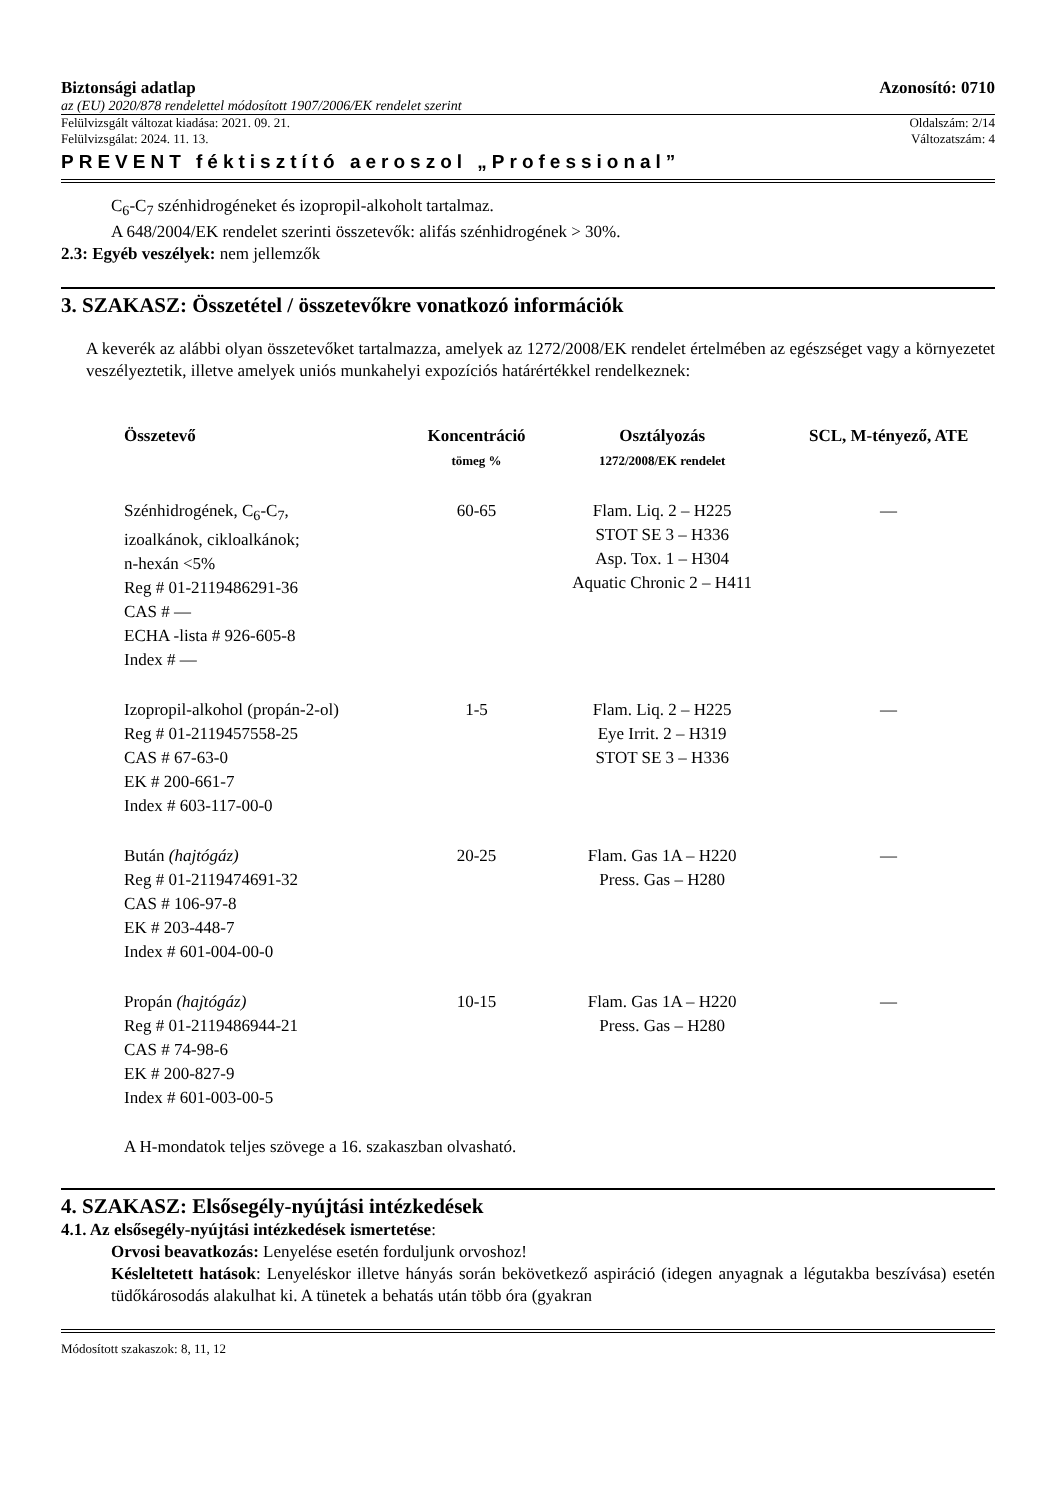Biztonsági adatlap Azonosító: 0710
az (EU) 2020/878 rendelettel módosított 1907/2006/EK rendelet szerint
Felülvizsgált változat kiadása: 2021. 09. 21. Oldalszám: 2/14
Felülvizsgálat: 2024. 11. 13. Változatszám: 4
PREVENT féktisztító aeroszol „Professional”
C<sub>6</sub>-C<sub>7</sub> szénhidrogéneket és izopropil-alkoholt tartalmaz.
A 648/2004/EK rendelet szerinti összetevők: alifás szénhidrogének > 30%.
2.3: Egyéb veszélyek: nem jellemzők
3. SZAKASZ: Összetétel / összetevőkre vonatkozó információk
A keverék az alábbi olyan összetevőket tartalmazza, amelyek az 1272/2008/EK rendelet értelmében az egészséget vagy a környezetet veszélyeztetik, illetve amelyek uniós munkahelyi expozíciós határértékkel rendelkeznek:
| Összetevő | Koncentráció tömeg % | Osztályozás 1272/2008/EK rendelet | SCL, M-tényező, ATE |
| --- | --- | --- | --- |
| Szénhidrogének, C<sub>6</sub>-C<sub>7</sub>, izoalkánok, cikloalkánok; n-hexán <5% Reg # 01-2119486291-36 CAS # — ECHA -lista # 926-605-8 Index # — | 60-65 | Flam. Liq. 2 – H225 STOT SE 3 – H336 Asp. Tox. 1 – H304 Aquatic Chronic 2 – H411 | — |
| Izopropil-alkohol (propán-2-ol) Reg # 01-2119457558-25 CAS # 67-63-0 EK # 200-661-7 Index # 603-117-00-0 | 1-5 | Flam. Liq. 2 – H225 Eye Irrit. 2 – H319 STOT SE 3 – H336 | — |
| Bután (hajtógáz) Reg # 01-2119474691-32 CAS # 106-97-8 EK # 203-448-7 Index # 601-004-00-0 | 20-25 | Flam. Gas 1A – H220 Press. Gas – H280 | — |
| Propán (hajtógáz) Reg # 01-2119486944-21 CAS # 74-98-6 EK # 200-827-9 Index # 601-003-00-5 | 10-15 | Flam. Gas 1A – H220 Press. Gas – H280 | — |
A H-mondatok teljes szövege a 16. szakaszban olvasható.
4. SZAKASZ: Elsősegély-nyújtási intézkedések
4.1. Az elsősegély-nyújtási intézkedések ismertetése:
Orvosi beavatkozás: Lenyelése esetén forduljunk orvoshoz!
Késleltetett hatások: Lenyeléskor illetve hányás során bekövetkező aspiráció (idegen anyagnak a légutakba beszívása) esetén tüdőkárosodás alakulhat ki. A tünetek a behatás után több óra (gyakran
Módosított szakaszok: 8, 11, 12